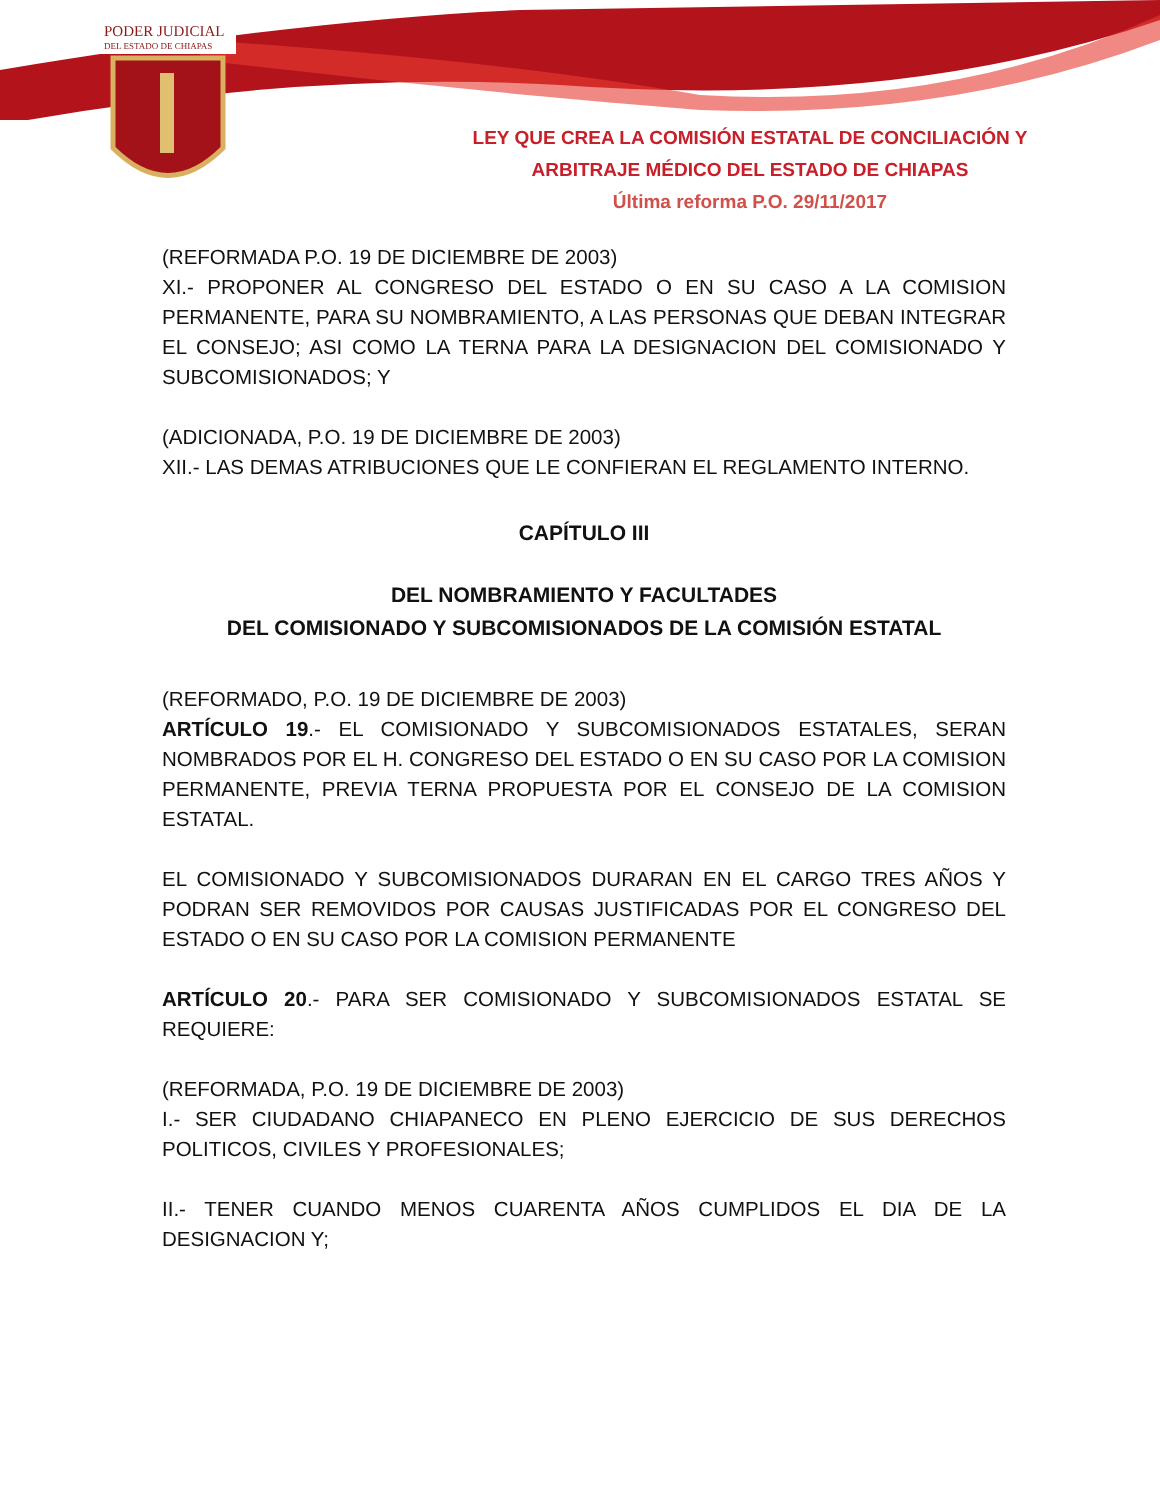PODER JUDICIAL
DEL ESTADO DE CHIAPAS
LEY QUE CREA LA COMISIÓN ESTATAL DE CONCILIACIÓN Y
ARBITRAJE MÉDICO DEL ESTADO DE CHIAPAS
Última reforma P.O. 29/11/2017
(REFORMADA P.O. 19 DE DICIEMBRE DE 2003)
XI.- PROPONER AL CONGRESO DEL ESTADO O EN SU CASO A LA COMISION PERMANENTE, PARA SU NOMBRAMIENTO, A LAS PERSONAS QUE DEBAN INTEGRAR EL CONSEJO; ASI COMO LA TERNA PARA LA DESIGNACION DEL COMISIONADO Y SUBCOMISIONADOS; Y
(ADICIONADA, P.O. 19 DE DICIEMBRE DE 2003)
XII.- LAS DEMAS ATRIBUCIONES QUE LE CONFIERAN EL REGLAMENTO INTERNO.
CAPÍTULO III
DEL NOMBRAMIENTO Y FACULTADES
DEL COMISIONADO Y SUBCOMISIONADOS DE LA COMISIÓN ESTATAL
(REFORMADO, P.O. 19 DE DICIEMBRE DE 2003)
ARTÍCULO 19.- EL COMISIONADO Y SUBCOMISIONADOS ESTATALES, SERAN NOMBRADOS POR EL H. CONGRESO DEL ESTADO O EN SU CASO POR LA COMISION PERMANENTE, PREVIA TERNA PROPUESTA POR EL CONSEJO DE LA COMISION ESTATAL.
EL COMISIONADO Y SUBCOMISIONADOS DURARAN EN EL CARGO TRES AÑOS Y PODRAN SER REMOVIDOS POR CAUSAS JUSTIFICADAS POR EL CONGRESO DEL ESTADO O EN SU CASO POR LA COMISION PERMANENTE
ARTÍCULO 20.- PARA SER COMISIONADO Y SUBCOMISIONADOS ESTATAL SE REQUIERE:
(REFORMADA, P.O. 19 DE DICIEMBRE DE 2003)
I.- SER CIUDADANO CHIAPANECO EN PLENO EJERCICIO DE SUS DERECHOS POLITICOS, CIVILES Y PROFESIONALES;
II.- TENER CUANDO MENOS CUARENTA AÑOS CUMPLIDOS EL DIA DE LA DESIGNACION Y;